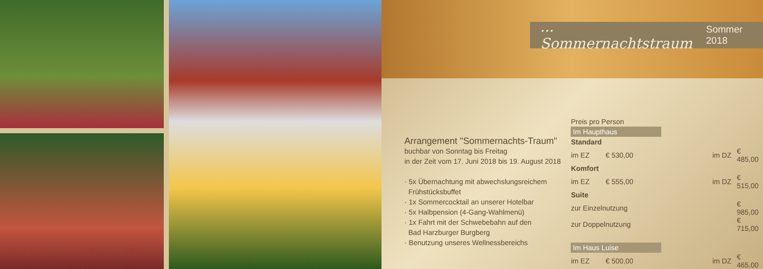... Sommernachtstraum Sommer 2018
Arrangement "Sommernachts-Traum"
buchbar von Sonntag bis Freitag
in der Zeit vom 17. Juni 2018 bis 19. August 2018
· 5x Übernachtung mit abwechslungsreichem
Frühstücksbuffet
· 1x Sommercocktail an unserer Hotelbar
· 5x Halbpension (4-Gang-Wahlmenü)
· 1x Fahrt mit der Schwebebahn auf den
Bad Harzburger Burgberg
· Benutzung unseres Wellnessbereichs
| Preis pro Person | | | | |
| Im Haupthaus | | | | |
| Standard | | | | |
| im EZ | € 530,00 | | im DZ | € 485,00 |
| Komfort | | | | |
| im EZ | € 555,00 | | im DZ | € 515,00 |
| Suite | | | | |
| zur Einzelnutzung | | | | € 985,00 |
| zur Doppelnutzung | | | | € 715,00 |
| Im Haus Luise | | | | |
| im EZ | € 500,00 | | im DZ | € 465,00 |